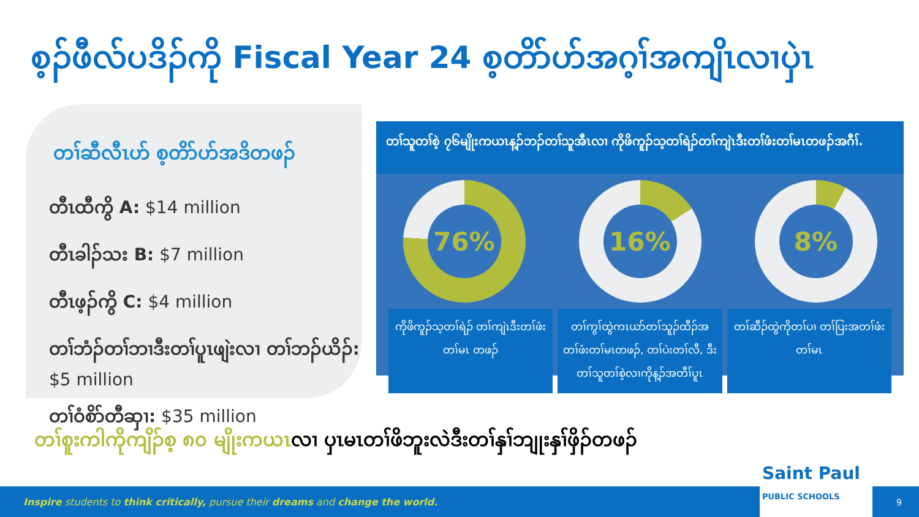စ့ၣ်ဖီလ်ပဒိၣ်ကို Fiscal Year 24 စ့တိာ်ဟ်အဂ့ၢ်အကျိၤလၢပှဲၤ
တၢ်ဆီလီၤဟ် စ့တိာ်ဟ်အဒိတဖၣ်
တီၤထီကွိ A: $14 million
တီၤခါၣ်သး B: $7 million
တီၤဖ့ၣ်ကွိ C: $4 million
တၢ်ဘံၣ်တၢ်ဘၢဒီးတၢ်ပူၤဖျဲးလၢ တၢ်ဘၣ်ယိၣ်: $5 million
တၢ်ဝံစိာ်တီဆှၢ: $35 million
တၢ်သူတၢ်စဲ့ ၇၆မျိုးကယၤန့ၣ်ဘၣ်တၢ်သူအီၤလၢ ကိုဖိကူၣ်သ့တၢ်ရဲၣ်တၢ်ကျဲၤဒီးတၢ်ဖံးတၢ်မၤတဖၣ်အဂီၢ်.
76% 16% 8%
ကိုဖိကူၣ်သ့တၢ်ရဲၣ် တၢ်ကျဲၤဒီးတၢ်ဖံးတၢ်မၤ တဖၣ်
တၢ်ကွၢ်ထွဲကၤယာ်တၢ်သူၣ်ထီၣ်အ တၢ်ဖံးတၢ်မၤတဖၣ်, တၢ်ပဲးတၢ်လီ, ဒီး တၢ်သူတၢ်စဲ့လၢကိုန့ၣ်အတီၢ်ပူၤ
တၢ်ဆီၣ်ထွဲကိုတၢ်ပၢ တၢ်ပြးအတၢ်ဖံးတၢ်မၤ
တၢ်စူးကါကိုကျိၣ်စ့ ၈၀ မျိုးကယၤလၢ ပှၤမၤတၢ်ဖိဘူးလဲဒီးတၢ်နှၢ်ဘျုးနှၢ်ဖှိၣ်တဖၣ်
Inspire students to think critically, pursue their dreams and change the world.
Saint Paul
PUBLIC SCHOOLS
9